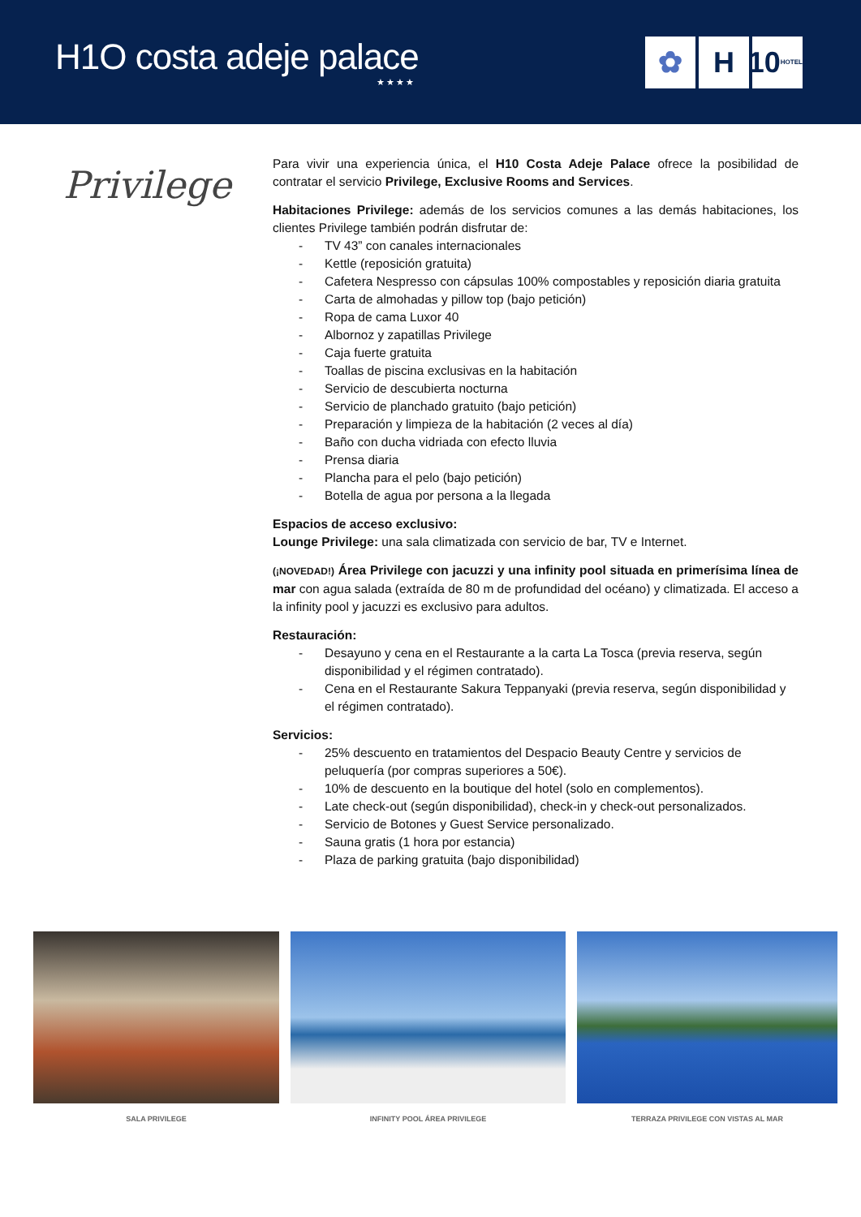H1O costa adeje palace
★★★★
✿ H 10 HOTELS
Privilege
Para vivir una experiencia única, el H10 Costa Adeje Palace ofrece la posibilidad de contratar el servicio Privilege, Exclusive Rooms and Services.
Habitaciones Privilege: además de los servicios comunes a las demás habitaciones, los clientes Privilege también podrán disfrutar de:
- TV 43” con canales internacionales
- Kettle (reposición gratuita)
- Cafetera Nespresso con cápsulas 100% compostables y reposición diaria gratuita
- Carta de almohadas y pillow top (bajo petición)
- Ropa de cama Luxor 40
- Albornoz y zapatillas Privilege
- Caja fuerte gratuita
- Toallas de piscina exclusivas en la habitación
- Servicio de descubierta nocturna
- Servicio de planchado gratuito (bajo petición)
- Preparación y limpieza de la habitación (2 veces al día)
- Baño con ducha vidriada con efecto lluvia
- Prensa diaria
- Plancha para el pelo (bajo petición)
- Botella de agua por persona a la llegada
Espacios de acceso exclusivo:
Lounge Privilege: una sala climatizada con servicio de bar, TV e Internet.
(¡NOVEDAD!) Área Privilege con jacuzzi y una infinity pool situada en primerísima línea de mar con agua salada (extraída de 80 m de profundidad del océano) y climatizada. El acceso a la infinity pool y jacuzzi es exclusivo para adultos.
Restauración:
- Desayuno y cena en el Restaurante a la carta La Tosca (previa reserva, según disponibilidad y el régimen contratado).
- Cena en el Restaurante Sakura Teppanyaki (previa reserva, según disponibilidad y el régimen contratado).
Servicios:
- 25% descuento en tratamientos del Despacio Beauty Centre y servicios de peluquería (por compras superiores a 50€).
- 10% de descuento en la boutique del hotel (solo en complementos).
- Late check-out (según disponibilidad), check-in y check-out personalizados.
- Servicio de Botones y Guest Service personalizado.
- Sauna gratis (1 hora por estancia)
- Plaza de parking gratuita (bajo disponibilidad)
SALA PRIVILEGE INFINITY POOL ÁREA PRIVILEGE TERRAZA PRIVILEGE CON VISTAS AL MAR